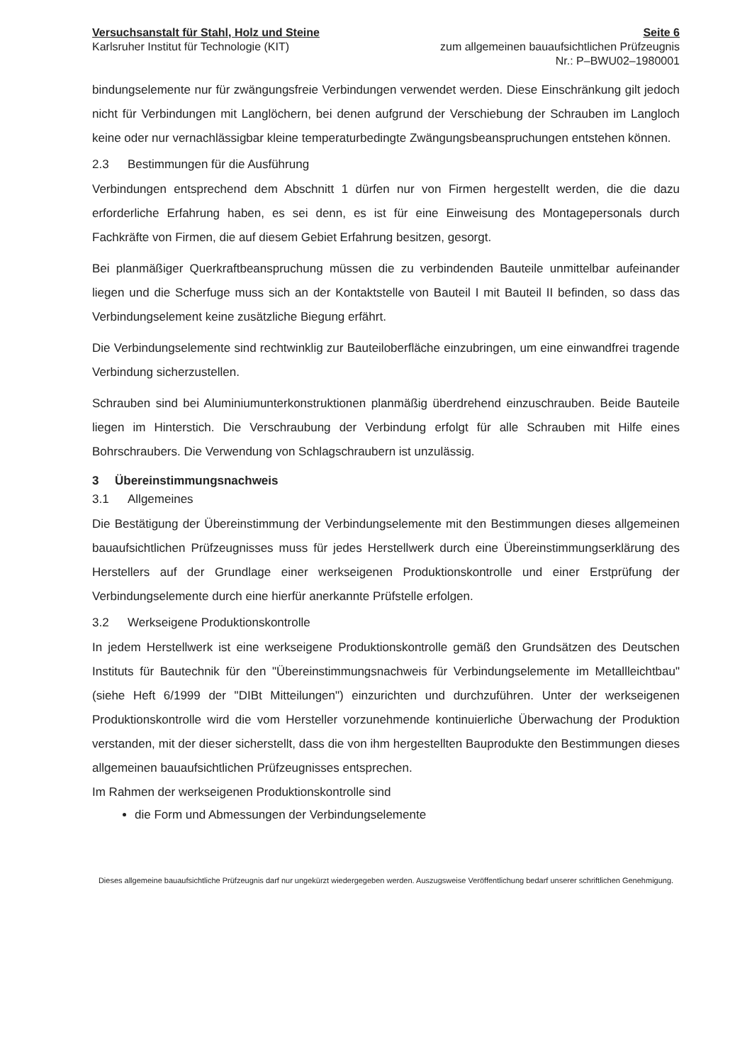Versuchsanstalt für Stahl, Holz und Steine
Karlsruher Institut für Technologie (KIT)
Seite 6
zum allgemeinen bauaufsichtlichen Prüfzeugnis
Nr.: P–BWU02–1980001
bindungselemente nur für zwängungsfreie Verbindungen verwendet werden. Diese Einschränkung gilt jedoch nicht für Verbindungen mit Langlöchern, bei denen aufgrund der Verschiebung der Schrauben im Langloch keine oder nur vernachlässigbar kleine temperaturbedingte Zwängungsbeanspruchungen entstehen können.
2.3 Bestimmungen für die Ausführung
Verbindungen entsprechend dem Abschnitt 1 dürfen nur von Firmen hergestellt werden, die die dazu erforderliche Erfahrung haben, es sei denn, es ist für eine Einweisung des Montagepersonals durch Fachkräfte von Firmen, die auf diesem Gebiet Erfahrung besitzen, gesorgt.
Bei planmäßiger Querkraftbeanspruchung müssen die zu verbindenden Bauteile unmittelbar aufeinander liegen und die Scherfuge muss sich an der Kontaktstelle von Bauteil I mit Bauteil II befinden, so dass das Verbindungselement keine zusätzliche Biegung erfährt.
Die Verbindungselemente sind rechtwinklig zur Bauteiloberfläche einzubringen, um eine einwandfrei tragende Verbindung sicherzustellen.
Schrauben sind bei Aluminiumunterkonstruktionen planmäßig überdrehend einzuschrauben. Beide Bauteile liegen im Hinterstich. Die Verschraubung der Verbindung erfolgt für alle Schrauben mit Hilfe eines Bohrschraubers. Die Verwendung von Schlagschraubern ist unzulässig.
3 Übereinstimmungsnachweis
3.1 Allgemeines
Die Bestätigung der Übereinstimmung der Verbindungselemente mit den Bestimmungen dieses allgemeinen bauaufsichtlichen Prüfzeugnisses muss für jedes Herstellwerk durch eine Übereinstimmungserklärung des Herstellers auf der Grundlage einer werkseigenen Produktionskontrolle und einer Erstprüfung der Verbindungselemente durch eine hierfür anerkannte Prüfstelle erfolgen.
3.2 Werkseigene Produktionskontrolle
In jedem Herstellwerk ist eine werkseigene Produktionskontrolle gemäß den Grundsätzen des Deutschen Instituts für Bautechnik für den "Übereinstimmungsnachweis für Verbindungselemente im Metallleichtbau" (siehe Heft 6/1999 der "DIBt Mitteilungen") einzurichten und durchzuführen. Unter der werkseigenen Produktionskontrolle wird die vom Hersteller vorzunehmende kontinuierliche Überwachung der Produktion verstanden, mit der dieser sicherstellt, dass die von ihm hergestellten Bauprodukte den Bestimmungen dieses allgemeinen bauaufsichtlichen Prüfzeugnisses entsprechen.
Im Rahmen der werkseigenen Produktionskontrolle sind
die Form und Abmessungen der Verbindungselemente
Dieses allgemeine bauaufsichtliche Prüfzeugnis darf nur ungekürzt wiedergegeben werden. Auszugsweise Veröffentlichung bedarf unserer schriftlichen Genehmigung.